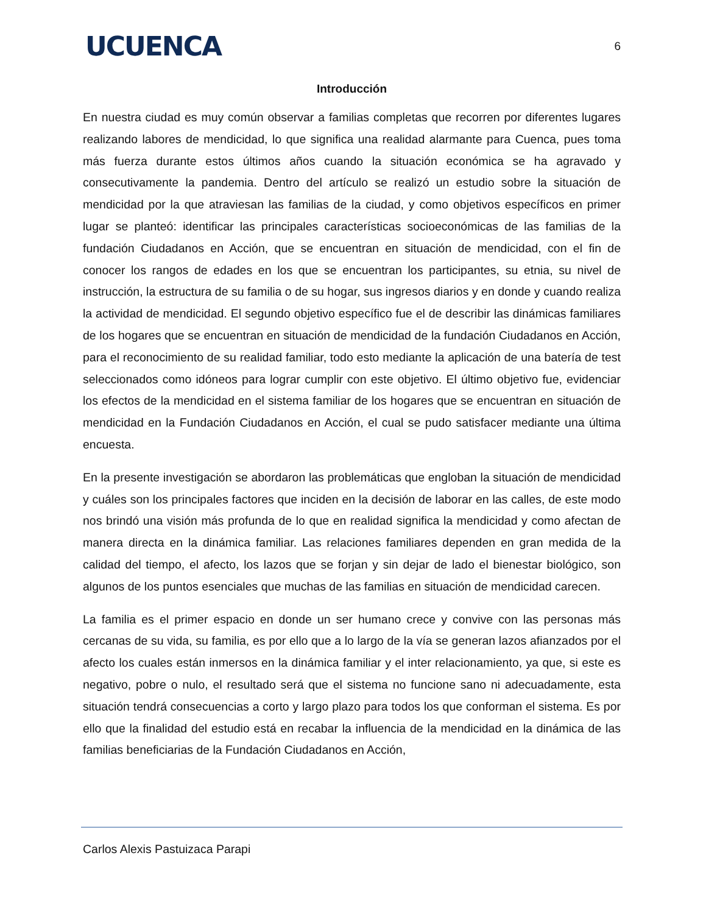UCUENCA
6
Introducción
En nuestra ciudad es muy común observar a familias completas que recorren por diferentes lugares realizando labores de mendicidad, lo que significa una realidad alarmante para Cuenca, pues toma más fuerza durante estos últimos años cuando la situación económica se ha agravado y consecutivamente la pandemia. Dentro del artículo se realizó un estudio sobre la situación de mendicidad por la que atraviesan las familias de la ciudad, y como objetivos específicos en primer lugar se planteó: identificar las principales características socioeconómicas de las familias de la fundación Ciudadanos en Acción, que se encuentran en situación de mendicidad, con el fin de conocer los rangos de edades en los que se encuentran los participantes, su etnia, su nivel de instrucción, la estructura de su familia o de su hogar, sus ingresos diarios y en donde y cuando realiza la actividad de mendicidad. El segundo objetivo específico fue el de describir las dinámicas familiares de los hogares que se encuentran en situación de mendicidad de la fundación Ciudadanos en Acción, para el reconocimiento de su realidad familiar, todo esto mediante la aplicación de una batería de test seleccionados como idóneos para lograr cumplir con este objetivo. El último objetivo fue, evidenciar los efectos de la mendicidad en el sistema familiar de los hogares que se encuentran en situación de mendicidad en la Fundación Ciudadanos en Acción, el cual se pudo satisfacer mediante una última encuesta.
En la presente investigación se abordaron las problemáticas que engloban la situación de mendicidad y cuáles son los principales factores que inciden en la decisión de laborar en las calles, de este modo nos brindó una visión más profunda de lo que en realidad significa la mendicidad y como afectan de manera directa en la dinámica familiar. Las relaciones familiares dependen en gran medida de la calidad del tiempo, el afecto, los lazos que se forjan y sin dejar de lado el bienestar biológico, son algunos de los puntos esenciales que muchas de las familias en situación de mendicidad carecen.
La familia es el primer espacio en donde un ser humano crece y convive con las personas más cercanas de su vida, su familia, es por ello que a lo largo de la vía se generan lazos afianzados por el afecto los cuales están inmersos en la dinámica familiar y el inter relacionamiento, ya que, si este es negativo, pobre o nulo, el resultado será que el sistema no funcione sano ni adecuadamente, esta situación tendrá consecuencias a corto y largo plazo para todos los que conforman el sistema. Es por ello que la finalidad del estudio está en recabar la influencia de la mendicidad en la dinámica de las familias beneficiarias de la Fundación Ciudadanos en Acción,
Carlos Alexis Pastuizaca Parapi